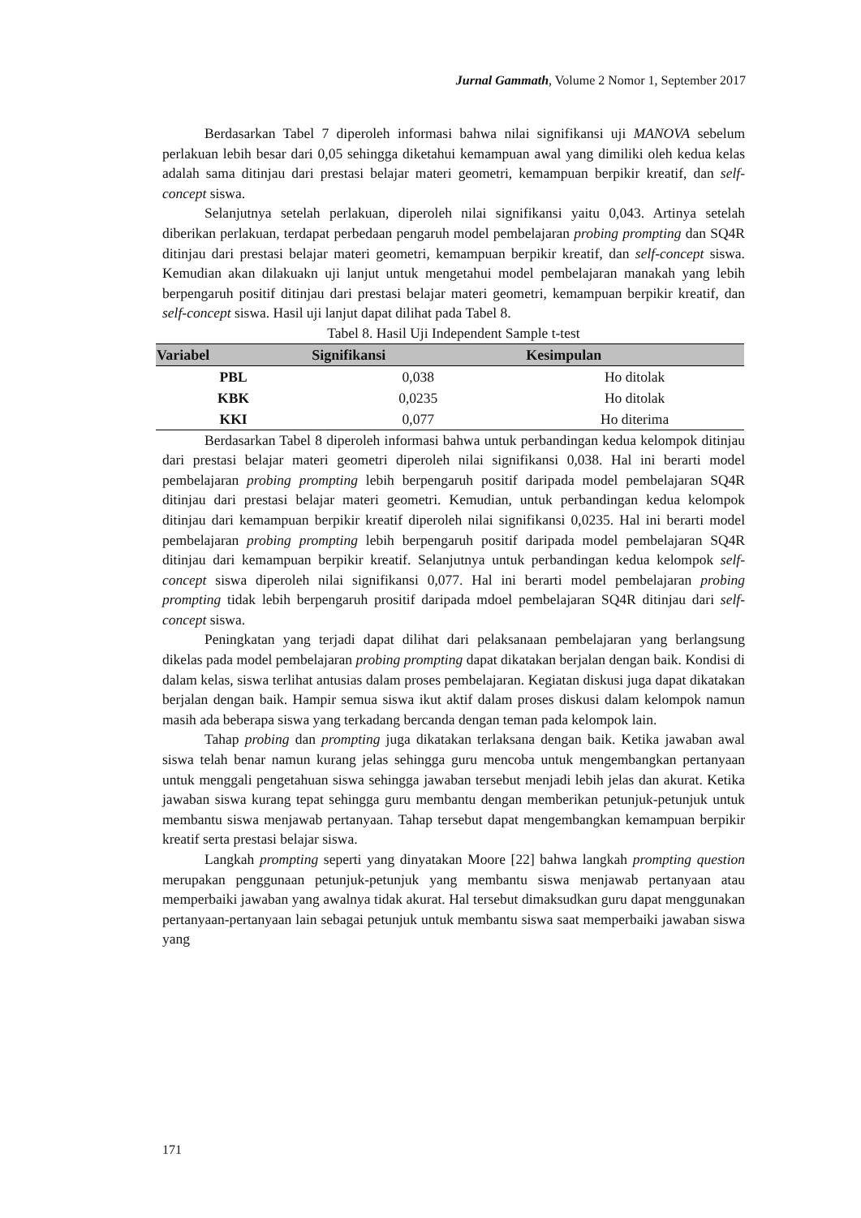Jurnal Gammath, Volume 2 Nomor 1, September 2017
Berdasarkan Tabel 7 diperoleh informasi bahwa nilai signifikansi uji MANOVA sebelum perlakuan lebih besar dari 0,05 sehingga diketahui kemampuan awal yang dimiliki oleh kedua kelas adalah sama ditinjau dari prestasi belajar materi geometri, kemampuan berpikir kreatif, dan self-concept siswa.
Selanjutnya setelah perlakuan, diperoleh nilai signifikansi yaitu 0,043. Artinya setelah diberikan perlakuan, terdapat perbedaan pengaruh model pembelajaran probing prompting dan SQ4R ditinjau dari prestasi belajar materi geometri, kemampuan berpikir kreatif, dan self-concept siswa. Kemudian akan dilakuakn uji lanjut untuk mengetahui model pembelajaran manakah yang lebih berpengaruh positif ditinjau dari prestasi belajar materi geometri, kemampuan berpikir kreatif, dan self-concept siswa. Hasil uji lanjut dapat dilihat pada Tabel 8.
Tabel 8. Hasil Uji Independent Sample t-test
| Variabel | Signifikansi | Kesimpulan |
| --- | --- | --- |
| PBL | 0,038 | Ho ditolak |
| KBK | 0,0235 | Ho ditolak |
| KKI | 0,077 | Ho diterima |
Berdasarkan Tabel 8 diperoleh informasi bahwa untuk perbandingan kedua kelompok ditinjau dari prestasi belajar materi geometri diperoleh nilai signifikansi 0,038. Hal ini berarti model pembelajaran probing prompting lebih berpengaruh positif daripada model pembelajaran SQ4R ditinjau dari prestasi belajar materi geometri. Kemudian, untuk perbandingan kedua kelompok ditinjau dari kemampuan berpikir kreatif diperoleh nilai signifikansi 0,0235. Hal ini berarti model pembelajaran probing prompting lebih berpengaruh positif daripada model pembelajaran SQ4R ditinjau dari kemampuan berpikir kreatif. Selanjutnya untuk perbandingan kedua kelompok self-concept siswa diperoleh nilai signifikansi 0,077. Hal ini berarti model pembelajaran probing prompting tidak lebih berpengaruh prositif daripada mdoel pembelajaran SQ4R ditinjau dari self-concept siswa.
Peningkatan yang terjadi dapat dilihat dari pelaksanaan pembelajaran yang berlangsung dikelas pada model pembelajaran probing prompting dapat dikatakan berjalan dengan baik. Kondisi di dalam kelas, siswa terlihat antusias dalam proses pembelajaran. Kegiatan diskusi juga dapat dikatakan berjalan dengan baik. Hampir semua siswa ikut aktif dalam proses diskusi dalam kelompok namun masih ada beberapa siswa yang terkadang bercanda dengan teman pada kelompok lain.
Tahap probing dan prompting juga dikatakan terlaksana dengan baik. Ketika jawaban awal siswa telah benar namun kurang jelas sehingga guru mencoba untuk mengembangkan pertanyaan untuk menggali pengetahuan siswa sehingga jawaban tersebut menjadi lebih jelas dan akurat. Ketika jawaban siswa kurang tepat sehingga guru membantu dengan memberikan petunjuk-petunjuk untuk membantu siswa menjawab pertanyaan. Tahap tersebut dapat mengembangkan kemampuan berpikir kreatif serta prestasi belajar siswa.
Langkah prompting seperti yang dinyatakan Moore [22] bahwa langkah prompting question merupakan penggunaan petunjuk-petunjuk yang membantu siswa menjawab pertanyaan atau memperbaiki jawaban yang awalnya tidak akurat. Hal tersebut dimaksudkan guru dapat menggunakan pertanyaan-pertanyaan lain sebagai petunjuk untuk membantu siswa saat memperbaiki jawaban siswa yang
171